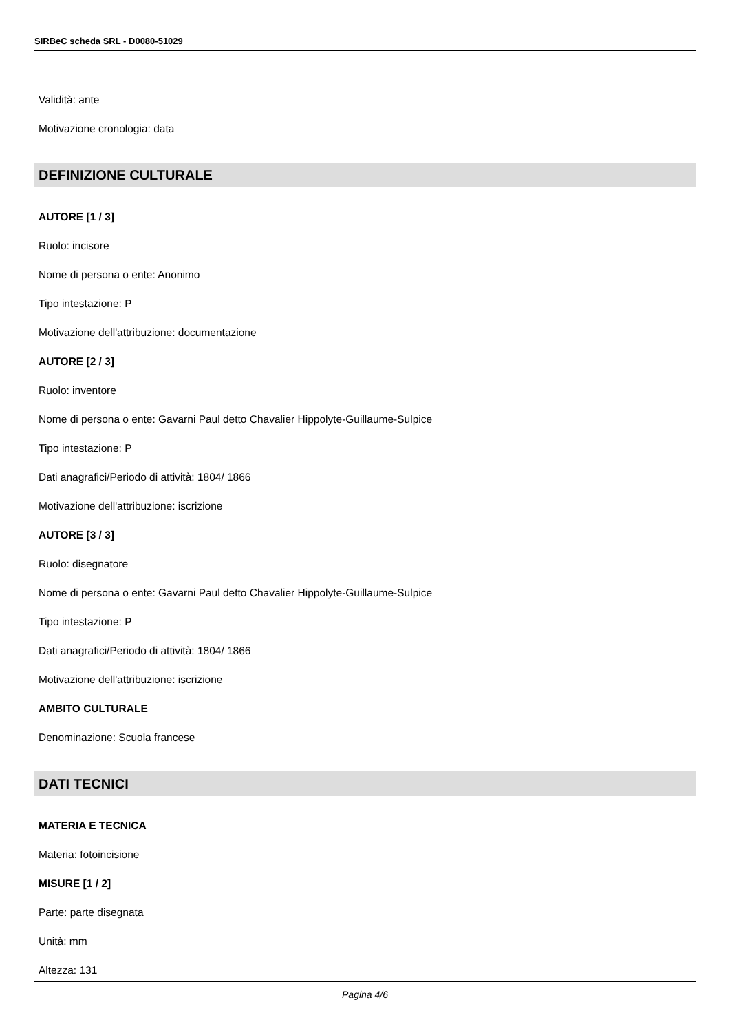SIRBeC scheda SRL - D0080-51029
Validità: ante
Motivazione cronologia: data
DEFINIZIONE CULTURALE
AUTORE [1 / 3]
Ruolo: incisore
Nome di persona o ente: Anonimo
Tipo intestazione: P
Motivazione dell'attribuzione: documentazione
AUTORE [2 / 3]
Ruolo: inventore
Nome di persona o ente: Gavarni Paul detto Chavalier Hippolyte-Guillaume-Sulpice
Tipo intestazione: P
Dati anagrafici/Periodo di attività: 1804/ 1866
Motivazione dell'attribuzione: iscrizione
AUTORE [3 / 3]
Ruolo: disegnatore
Nome di persona o ente: Gavarni Paul detto Chavalier Hippolyte-Guillaume-Sulpice
Tipo intestazione: P
Dati anagrafici/Periodo di attività: 1804/ 1866
Motivazione dell'attribuzione: iscrizione
AMBITO CULTURALE
Denominazione: Scuola francese
DATI TECNICI
MATERIA E TECNICA
Materia: fotoincisione
MISURE [1 / 2]
Parte: parte disegnata
Unità: mm
Altezza: 131
Pagina 4/6